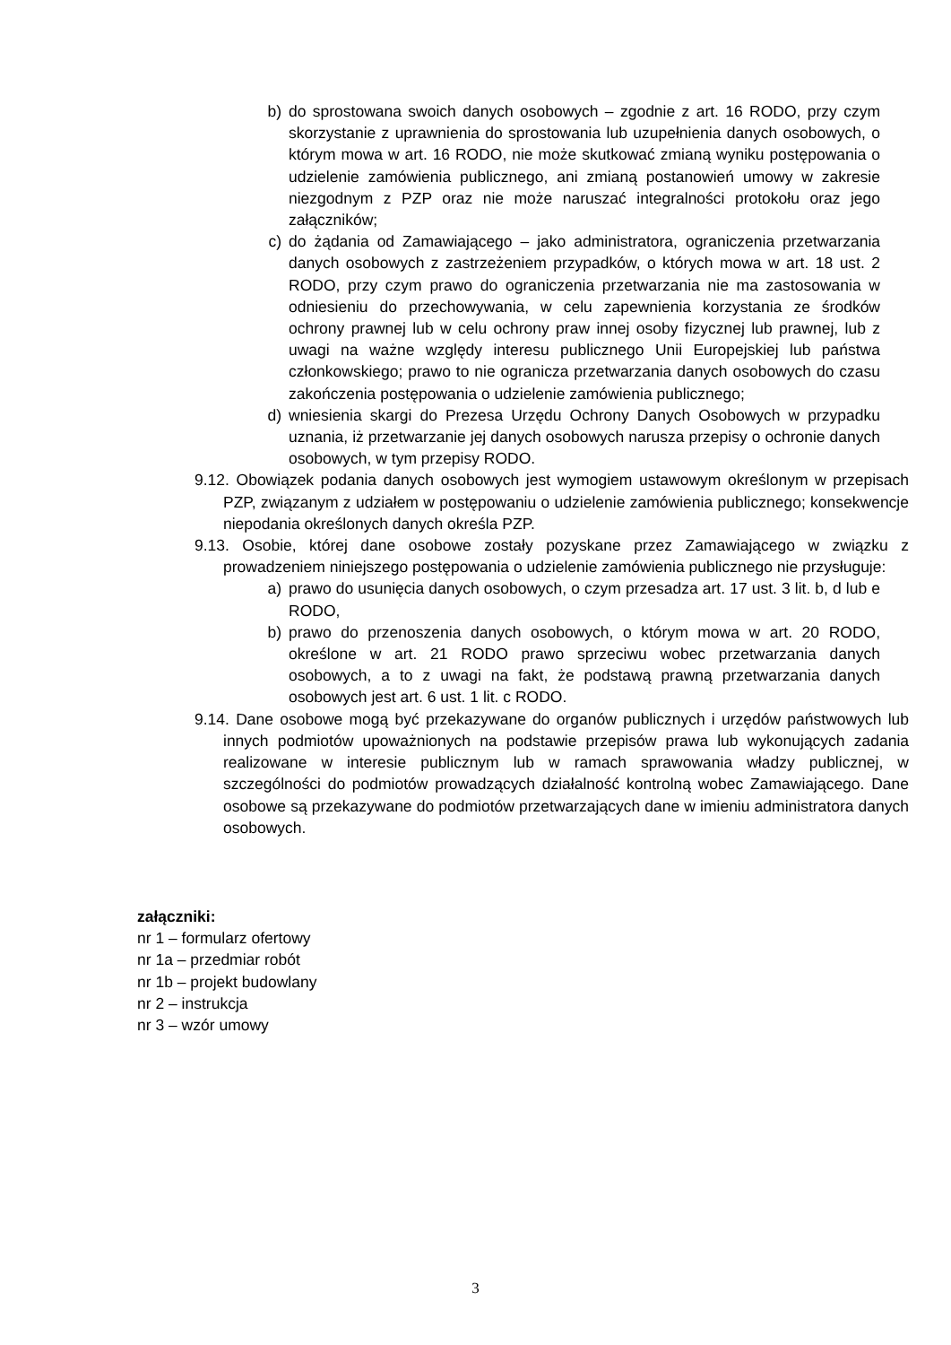b) do sprostowana swoich danych osobowych – zgodnie z art. 16 RODO, przy czym skorzystanie z uprawnienia do sprostowania lub uzupełnienia danych osobowych, o którym mowa w art. 16 RODO, nie może skutkować zmianą wyniku postępowania o udzielenie zamówienia publicznego, ani zmianą postanowień umowy w zakresie niezgodnym z PZP oraz nie może naruszać integralności protokołu oraz jego załączników;
c) do żądania od Zamawiającego – jako administratora, ograniczenia przetwarzania danych osobowych z zastrzeżeniem przypadków, o których mowa w art. 18 ust. 2 RODO, przy czym prawo do ograniczenia przetwarzania nie ma zastosowania w odniesieniu do przechowywania, w celu zapewnienia korzystania ze środków ochrony prawnej lub w celu ochrony praw innej osoby fizycznej lub prawnej, lub z uwagi na ważne względy interesu publicznego Unii Europejskiej lub państwa członkowskiego; prawo to nie ogranicza przetwarzania danych osobowych do czasu zakończenia postępowania o udzielenie zamówienia publicznego;
d) wniesienia skargi do Prezesa Urzędu Ochrony Danych Osobowych w przypadku uznania, iż przetwarzanie jej danych osobowych narusza przepisy o ochronie danych osobowych, w tym przepisy RODO.
9.12. Obowiązek podania danych osobowych jest wymogiem ustawowym określonym w przepisach PZP, związanym z udziałem w postępowaniu o udzielenie zamówienia publicznego; konsekwencje niepodania określonych danych określa PZP.
9.13. Osobie, której dane osobowe zostały pozyskane przez Zamawiającego w związku z prowadzeniem niniejszego postępowania o udzielenie zamówienia publicznego nie przysługuje:
a) prawo do usunięcia danych osobowych, o czym przesadza art. 17 ust. 3 lit. b, d lub e RODO,
b) prawo do przenoszenia danych osobowych, o którym mowa w art. 20 RODO, określone w art. 21 RODO prawo sprzeciwu wobec przetwarzania danych osobowych, a to z uwagi na fakt, że podstawą prawną przetwarzania danych osobowych jest art. 6 ust. 1 lit. c RODO.
9.14. Dane osobowe mogą być przekazywane do organów publicznych i urzędów państwowych lub innych podmiotów upoważnionych na podstawie przepisów prawa lub wykonujących zadania realizowane w interesie publicznym lub w ramach sprawowania władzy publicznej, w szczególności do podmiotów prowadzących działalność kontrolną wobec Zamawiającego. Dane osobowe są przekazywane do podmiotów przetwarzających dane w imieniu administratora danych osobowych.
załączniki:
nr 1 – formularz ofertowy
nr 1a – przedmiar robót
nr 1b – projekt budowlany
nr 2 – instrukcja
nr 3 – wzór umowy
3